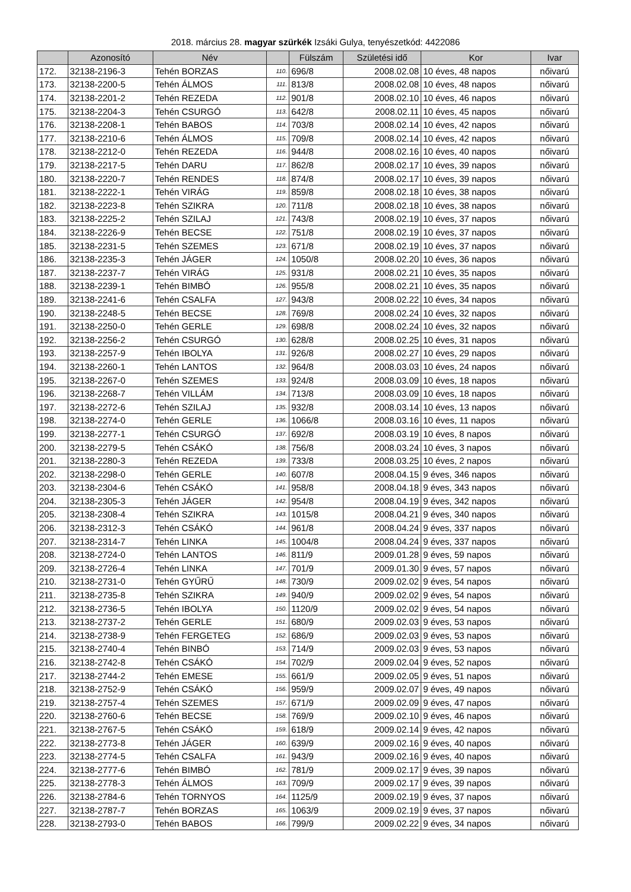2018. március 28. magyar szürkék Izsáki Gulya, tenyészetkód: 4422086
| | Azonosító | Név | | Fülszám | Születési idő | Kor | Ivar |
| --- | --- | --- | --- | --- | --- | --- | --- |
| 172. | 32138-2196-3 | Tehén BORZAS | 110. | 696/8 | 2008.02.08 | 10 éves, 48 napos | nőivarú |
| 173. | 32138-2200-5 | Tehén ÁLMOS | 111. | 813/8 | 2008.02.08 | 10 éves, 48 napos | nőivarú |
| 174. | 32138-2201-2 | Tehén REZEDA | 112. | 901/8 | 2008.02.10 | 10 éves, 46 napos | nőivarú |
| 175. | 32138-2204-3 | Tehén CSURGÓ | 113. | 642/8 | 2008.02.11 | 10 éves, 45 napos | nőivarú |
| 176. | 32138-2208-1 | Tehén BABOS | 114. | 703/8 | 2008.02.14 | 10 éves, 42 napos | nőivarú |
| 177. | 32138-2210-6 | Tehén ÁLMOS | 115. | 709/8 | 2008.02.14 | 10 éves, 42 napos | nőivarú |
| 178. | 32138-2212-0 | Tehén REZEDA | 116. | 944/8 | 2008.02.16 | 10 éves, 40 napos | nőivarú |
| 179. | 32138-2217-5 | Tehén DARU | 117. | 862/8 | 2008.02.17 | 10 éves, 39 napos | nőivarú |
| 180. | 32138-2220-7 | Tehén RENDES | 118. | 874/8 | 2008.02.17 | 10 éves, 39 napos | nőivarú |
| 181. | 32138-2222-1 | Tehén VIRÁG | 119. | 859/8 | 2008.02.18 | 10 éves, 38 napos | nőivarú |
| 182. | 32138-2223-8 | Tehén SZIKRA | 120. | 711/8 | 2008.02.18 | 10 éves, 38 napos | nőivarú |
| 183. | 32138-2225-2 | Tehén SZILAJ | 121. | 743/8 | 2008.02.19 | 10 éves, 37 napos | nőivarú |
| 184. | 32138-2226-9 | Tehén BECSE | 122. | 751/8 | 2008.02.19 | 10 éves, 37 napos | nőivarú |
| 185. | 32138-2231-5 | Tehén SZEMES | 123. | 671/8 | 2008.02.19 | 10 éves, 37 napos | nőivarú |
| 186. | 32138-2235-3 | Tehén JÁGER | 124. | 1050/8 | 2008.02.20 | 10 éves, 36 napos | nőivarú |
| 187. | 32138-2237-7 | Tehén VIRÁG | 125. | 931/8 | 2008.02.21 | 10 éves, 35 napos | nőivarú |
| 188. | 32138-2239-1 | Tehén BIMBÓ | 126. | 955/8 | 2008.02.21 | 10 éves, 35 napos | nőivarú |
| 189. | 32138-2241-6 | Tehén CSALFA | 127. | 943/8 | 2008.02.22 | 10 éves, 34 napos | nőivarú |
| 190. | 32138-2248-5 | Tehén BECSE | 128. | 769/8 | 2008.02.24 | 10 éves, 32 napos | nőivarú |
| 191. | 32138-2250-0 | Tehén GERLE | 129. | 698/8 | 2008.02.24 | 10 éves, 32 napos | nőivarú |
| 192. | 32138-2256-2 | Tehén CSURGÓ | 130. | 628/8 | 2008.02.25 | 10 éves, 31 napos | nőivarú |
| 193. | 32138-2257-9 | Tehén IBOLYA | 131. | 926/8 | 2008.02.27 | 10 éves, 29 napos | nőivarú |
| 194. | 32138-2260-1 | Tehén LANTOS | 132. | 964/8 | 2008.03.03 | 10 éves, 24 napos | nőivarú |
| 195. | 32138-2267-0 | Tehén SZEMES | 133. | 924/8 | 2008.03.09 | 10 éves, 18 napos | nőivarú |
| 196. | 32138-2268-7 | Tehén VILLÁM | 134. | 713/8 | 2008.03.09 | 10 éves, 18 napos | nőivarú |
| 197. | 32138-2272-6 | Tehén SZILAJ | 135. | 932/8 | 2008.03.14 | 10 éves, 13 napos | nőivarú |
| 198. | 32138-2274-0 | Tehén GERLE | 136. | 1066/8 | 2008.03.16 | 10 éves, 11 napos | nőivarú |
| 199. | 32138-2277-1 | Tehén CSURGÓ | 137. | 692/8 | 2008.03.19 | 10 éves, 8 napos | nőivarú |
| 200. | 32138-2279-5 | Tehén CSÁKÓ | 138. | 756/8 | 2008.03.24 | 10 éves, 3 napos | nőivarú |
| 201. | 32138-2280-3 | Tehén REZEDA | 139. | 733/8 | 2008.03.25 | 10 éves, 2 napos | nőivarú |
| 202. | 32138-2298-0 | Tehén GERLE | 140. | 607/8 | 2008.04.15 | 9 éves, 346 napos | nőivarú |
| 203. | 32138-2304-6 | Tehén CSÁKÓ | 141. | 958/8 | 2008.04.18 | 9 éves, 343 napos | nőivarú |
| 204. | 32138-2305-3 | Tehén JÁGER | 142. | 954/8 | 2008.04.19 | 9 éves, 342 napos | nőivarú |
| 205. | 32138-2308-4 | Tehén SZIKRA | 143. | 1015/8 | 2008.04.21 | 9 éves, 340 napos | nőivarú |
| 206. | 32138-2312-3 | Tehén CSÁKÓ | 144. | 961/8 | 2008.04.24 | 9 éves, 337 napos | nőivarú |
| 207. | 32138-2314-7 | Tehén LINKA | 145. | 1004/8 | 2008.04.24 | 9 éves, 337 napos | nőivarú |
| 208. | 32138-2724-0 | Tehén LANTOS | 146. | 811/9 | 2009.01.28 | 9 éves, 59 napos | nőivarú |
| 209. | 32138-2726-4 | Tehén LINKA | 147. | 701/9 | 2009.01.30 | 9 éves, 57 napos | nőivarú |
| 210. | 32138-2731-0 | Tehén GYŰRŰ | 148. | 730/9 | 2009.02.02 | 9 éves, 54 napos | nőivarú |
| 211. | 32138-2735-8 | Tehén SZIKRA | 149. | 940/9 | 2009.02.02 | 9 éves, 54 napos | nőivarú |
| 212. | 32138-2736-5 | Tehén IBOLYA | 150. | 1120/9 | 2009.02.02 | 9 éves, 54 napos | nőivarú |
| 213. | 32138-2737-2 | Tehén GERLE | 151. | 680/9 | 2009.02.03 | 9 éves, 53 napos | nőivarú |
| 214. | 32138-2738-9 | Tehén FERGETEG | 152. | 686/9 | 2009.02.03 | 9 éves, 53 napos | nőivarú |
| 215. | 32138-2740-4 | Tehén BINBÓ | 153. | 714/9 | 2009.02.03 | 9 éves, 53 napos | nőivarú |
| 216. | 32138-2742-8 | Tehén CSÁKÓ | 154. | 702/9 | 2009.02.04 | 9 éves, 52 napos | nőivarú |
| 217. | 32138-2744-2 | Tehén EMESE | 155. | 661/9 | 2009.02.05 | 9 éves, 51 napos | nőivarú |
| 218. | 32138-2752-9 | Tehén CSÁKÓ | 156. | 959/9 | 2009.02.07 | 9 éves, 49 napos | nőivarú |
| 219. | 32138-2757-4 | Tehén SZEMES | 157. | 671/9 | 2009.02.09 | 9 éves, 47 napos | nőivarú |
| 220. | 32138-2760-6 | Tehén BECSE | 158. | 769/9 | 2009.02.10 | 9 éves, 46 napos | nőivarú |
| 221. | 32138-2767-5 | Tehén CSÁKÓ | 159. | 618/9 | 2009.02.14 | 9 éves, 42 napos | nőivarú |
| 222. | 32138-2773-8 | Tehén JÁGER | 160. | 639/9 | 2009.02.16 | 9 éves, 40 napos | nőivarú |
| 223. | 32138-2774-5 | Tehén CSALFA | 161. | 943/9 | 2009.02.16 | 9 éves, 40 napos | nőivarú |
| 224. | 32138-2777-6 | Tehén BIMBÓ | 162. | 781/9 | 2009.02.17 | 9 éves, 39 napos | nőivarú |
| 225. | 32138-2778-3 | Tehén ÁLMOS | 163. | 709/9 | 2009.02.17 | 9 éves, 39 napos | nőivarú |
| 226. | 32138-2784-6 | Tehén TORNYOS | 164. | 1125/9 | 2009.02.19 | 9 éves, 37 napos | nőivarú |
| 227. | 32138-2787-7 | Tehén BORZAS | 165. | 1063/9 | 2009.02.19 | 9 éves, 37 napos | nőivarú |
| 228. | 32138-2793-0 | Tehén BABOS | 166. | 799/9 | 2009.02.22 | 9 éves, 34 napos | nőivarú |